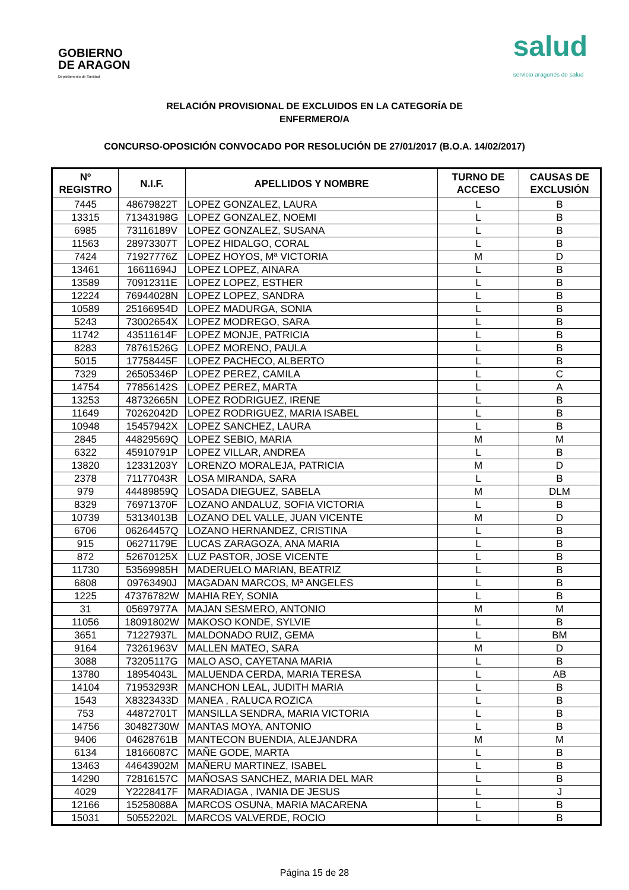GOBIERNO
DE ARAGON
Departamento de Sanidad
salud
servicio aragonés de salud
RELACIÓN PROVISIONAL DE EXCLUIDOS EN LA CATEGORÍA DE
ENFERMERO/A
CONCURSO-OPOSICIÓN CONVOCADO POR RESOLUCIÓN DE 27/01/2017 (B.O.A. 14/02/2017)
| Nº REGISTRO | N.I.F. | APELLIDOS Y NOMBRE | TURNO DE ACCESO | CAUSAS DE EXCLUSIÓN |
| --- | --- | --- | --- | --- |
| 7445 | 48679822T | LOPEZ GONZALEZ, LAURA | L | B |
| 13315 | 71343198G | LOPEZ GONZALEZ, NOEMI | L | B |
| 6985 | 73116189V | LOPEZ GONZALEZ, SUSANA | L | B |
| 11563 | 28973307T | LOPEZ HIDALGO, CORAL | L | B |
| 7424 | 71927776Z | LOPEZ HOYOS, Mª VICTORIA | M | D |
| 13461 | 16611694J | LOPEZ LOPEZ, AINARA | L | B |
| 13589 | 70912311E | LOPEZ LOPEZ, ESTHER | L | B |
| 12224 | 76944028N | LOPEZ LOPEZ, SANDRA | L | B |
| 10589 | 25166954D | LOPEZ MADURGA, SONIA | L | B |
| 5243 | 73002654X | LOPEZ MODREGO, SARA | L | B |
| 11742 | 43511614F | LOPEZ MONJE, PATRICIA | L | B |
| 8283 | 78761526G | LOPEZ MORENO, PAULA | L | B |
| 5015 | 17758445F | LOPEZ PACHECO, ALBERTO | L | B |
| 7329 | 26505346P | LOPEZ PEREZ, CAMILA | L | C |
| 14754 | 77856142S | LOPEZ PEREZ, MARTA | L | A |
| 13253 | 48732665N | LOPEZ RODRIGUEZ, IRENE | L | B |
| 11649 | 70262042D | LOPEZ RODRIGUEZ, MARIA ISABEL | L | B |
| 10948 | 15457942X | LOPEZ SANCHEZ, LAURA | L | B |
| 2845 | 44829569Q | LOPEZ SEBIO, MARIA | M | M |
| 6322 | 45910791P | LOPEZ VILLAR, ANDREA | L | B |
| 13820 | 12331203Y | LORENZO MORALEJA, PATRICIA | M | D |
| 2378 | 71177043R | LOSA MIRANDA, SARA | L | B |
| 979 | 44489859Q | LOSADA DIEGUEZ, SABELA | M | DLM |
| 8329 | 76971370F | LOZANO ANDALUZ, SOFIA VICTORIA | L | B |
| 10739 | 53134013B | LOZANO DEL VALLE, JUAN VICENTE | M | D |
| 6706 | 06264457Q | LOZANO HERNANDEZ, CRISTINA | L | B |
| 915 | 06271179E | LUCAS ZARAGOZA, ANA MARIA | L | B |
| 872 | 52670125X | LUZ PASTOR, JOSE VICENTE | L | B |
| 11730 | 53569985H | MADERUELO MARIAN, BEATRIZ | L | B |
| 6808 | 09763490J | MAGADAN MARCOS, Mª ANGELES | L | B |
| 1225 | 47376782W | MAHIA REY, SONIA | L | B |
| 31 | 05697977A | MAJAN SESMERO, ANTONIO | M | M |
| 11056 | 18091802W | MAKOSO KONDE, SYLVIE | L | B |
| 3651 | 71227937L | MALDONADO RUIZ, GEMA | L | BM |
| 9164 | 73261963V | MALLEN MATEO, SARA | M | D |
| 3088 | 73205117G | MALO ASO, CAYETANA MARIA | L | B |
| 13780 | 18954043L | MALUENDA CERDA, MARIA TERESA | L | AB |
| 14104 | 71953293R | MANCHON LEAL, JUDITH MARIA | L | B |
| 1543 | X8323433D | MANEA , RALUCA ROZICA | L | B |
| 753 | 44872701T | MANSILLA SENDRA, MARIA VICTORIA | L | B |
| 14756 | 30482730W | MANTAS MOYA, ANTONIO | L | B |
| 9406 | 04628761B | MANTECON BUENDIA, ALEJANDRA | M | M |
| 6134 | 18166087C | MAÑE GODE, MARTA | L | B |
| 13463 | 44643902M | MAÑERU MARTINEZ, ISABEL | L | B |
| 14290 | 72816157C | MAÑOSAS SANCHEZ, MARIA DEL MAR | L | B |
| 4029 | Y2228417F | MARADIAGA , IVANIA DE JESUS | L | J |
| 12166 | 15258088A | MARCOS OSUNA, MARIA MACARENA | L | B |
| 15031 | 50552202L | MARCOS VALVERDE, ROCIO | L | B |
Página 15 de 28